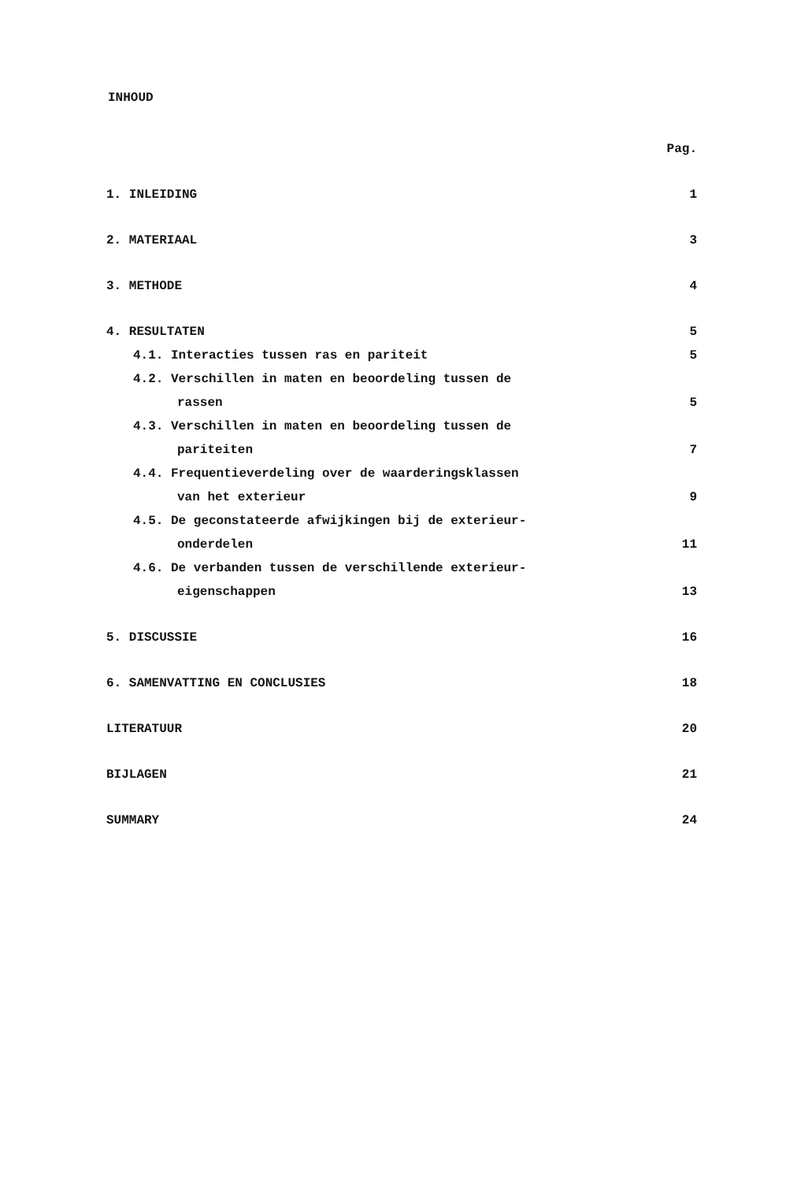INHOUD
| | Pag. |
| 1. INLEIDING | 1 |
| 2. MATERIAAL | 3 |
| 3. METHODE | 4 |
| 4. RESULTATEN | 5 |
| 4.1. Interacties tussen ras en pariteit | 5 |
| 4.2. Verschillen in maten en beoordeling tussen de | |
| rassen | 5 |
| 4.3. Verschillen in maten en beoordeling tussen de | |
| pariteiten | 7 |
| 4.4. Frequentieverdeling over de waarderingsklassen | |
| van het exterieur | 9 |
| 4.5. De geconstateerde afwijkingen bij de exterieur- | |
| onderdelen | 11 |
| 4.6. De verbanden tussen de verschillende exterieur- | |
| eigenschappen | 13 |
| 5. DISCUSSIE | 16 |
| 6. SAMENVATTING EN CONCLUSIES | 18 |
| LITERATUUR | 20 |
| BIJLAGEN | 21 |
| SUMMARY | 24 |